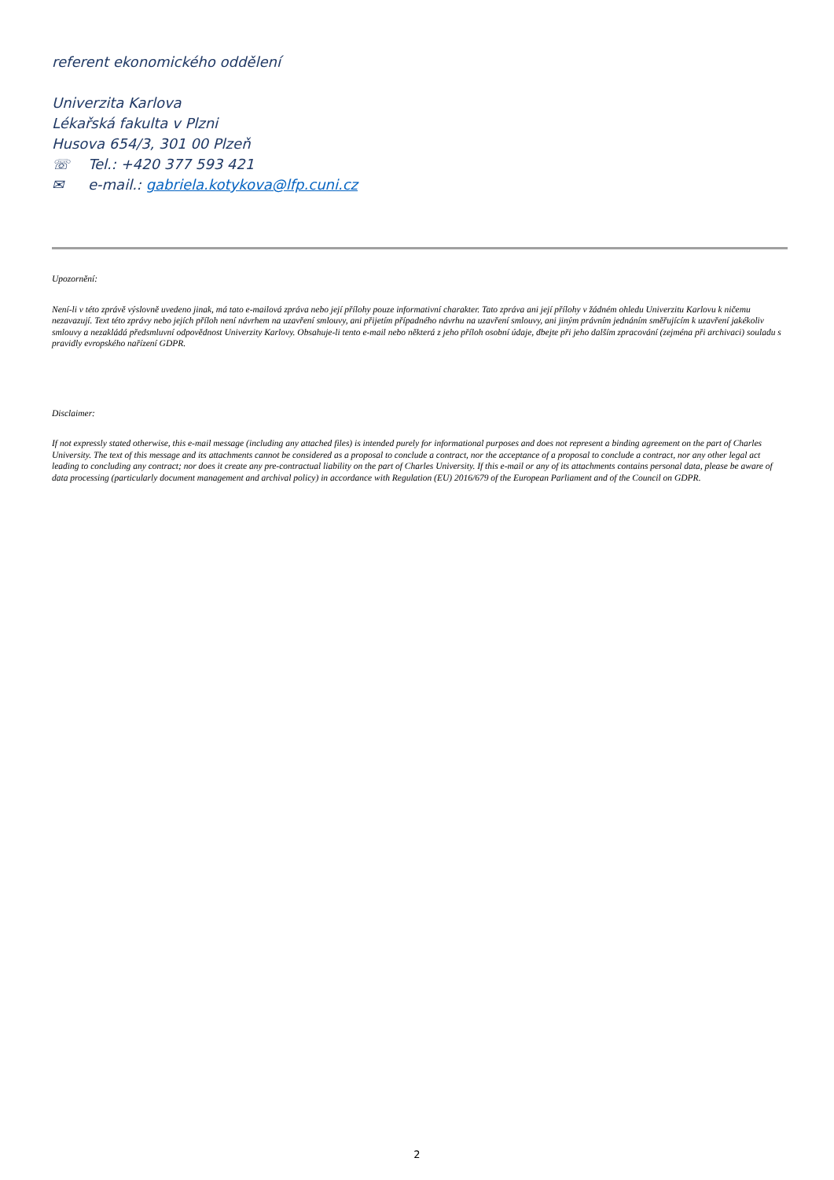referent ekonomického oddělení
Univerzita Karlova
Lékařská fakulta v Plzni
Husova 654/3, 301 00 Plzeň
☏ Tel.: +420 377 593 421
✉ e-mail.: gabriela.kotykova@lfp.cuni.cz
Upozornění:
Není-li v této zprávě výslovně uvedeno jinak, má tato e-mailová zpráva nebo její přílohy pouze informativní charakter. Tato zpráva ani její přílohy v žádném ohledu Univerzitu Karlovu k ničemu nezavazují. Text této zprávy nebo jejích příloh není návrhem na uzavření smlouvy, ani přijetím případného návrhu na uzavření smlouvy, ani jiným právním jednáním směřujícím k uzavření jakékoliv smlouvy a nezakládá předsmluvní odpovědnost Univerzity Karlovy. Obsahuje-li tento e-mail nebo některá z jeho příloh osobní údaje, dbejte při jeho dalším zpracování (zejména při archivaci) souladu s pravidly evropského nařízení GDPR.
Disclaimer:
If not expressly stated otherwise, this e-mail message (including any attached files) is intended purely for informational purposes and does not represent a binding agreement on the part of Charles University. The text of this message and its attachments cannot be considered as a proposal to conclude a contract, nor the acceptance of a proposal to conclude a contract, nor any other legal act leading to concluding any contract; nor does it create any pre-contractual liability on the part of Charles University. If this e-mail or any of its attachments contains personal data, please be aware of data processing (particularly document management and archival policy) in accordance with Regulation (EU) 2016/679 of the European Parliament and of the Council on GDPR.
2